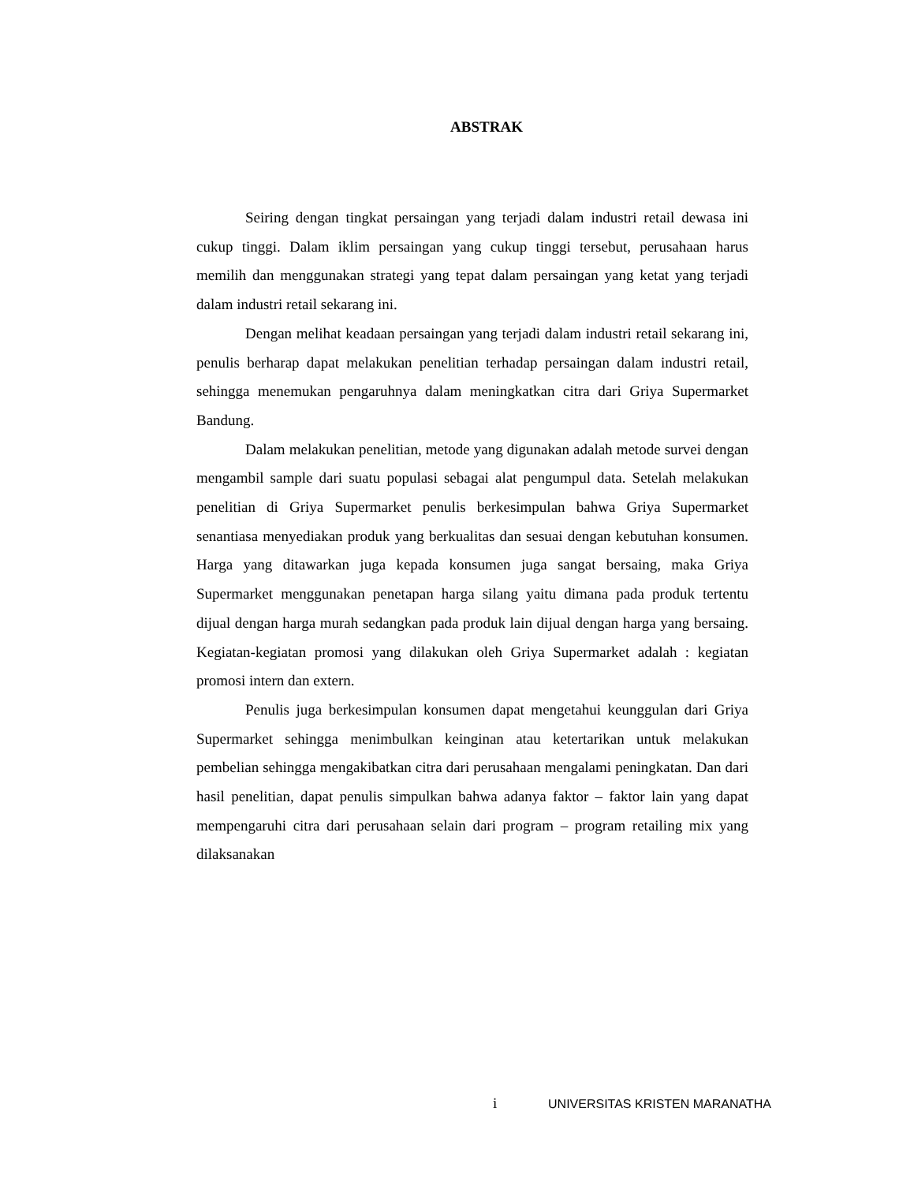ABSTRAK
Seiring dengan tingkat persaingan yang terjadi dalam industri retail dewasa ini cukup tinggi. Dalam iklim persaingan yang cukup tinggi tersebut, perusahaan harus memilih dan menggunakan strategi yang tepat dalam persaingan yang ketat yang terjadi dalam industri retail sekarang ini.
Dengan melihat keadaan persaingan yang terjadi dalam industri retail sekarang ini, penulis berharap dapat melakukan penelitian terhadap persaingan dalam industri retail, sehingga menemukan pengaruhnya dalam meningkatkan citra dari Griya Supermarket Bandung.
Dalam melakukan penelitian, metode yang digunakan adalah metode survei dengan mengambil sample dari suatu populasi sebagai alat pengumpul data. Setelah melakukan penelitian di Griya Supermarket penulis berkesimpulan bahwa Griya Supermarket senantiasa menyediakan produk yang berkualitas dan sesuai dengan kebutuhan konsumen. Harga yang ditawarkan juga kepada konsumen juga sangat bersaing, maka Griya Supermarket menggunakan penetapan harga silang yaitu dimana pada produk tertentu dijual dengan harga murah sedangkan pada produk lain dijual dengan harga yang bersaing. Kegiatan-kegiatan promosi yang dilakukan oleh Griya Supermarket adalah : kegiatan promosi intern dan extern.
Penulis juga berkesimpulan konsumen dapat mengetahui keunggulan dari Griya Supermarket sehingga menimbulkan keinginan atau ketertarikan untuk melakukan pembelian sehingga mengakibatkan citra dari perusahaan mengalami peningkatan. Dan dari hasil penelitian, dapat penulis simpulkan bahwa adanya faktor – faktor lain yang dapat mempengaruhi citra dari perusahaan selain dari program – program retailing mix yang dilaksanakan
i UNIVERSITAS KRISTEN MARANATHA